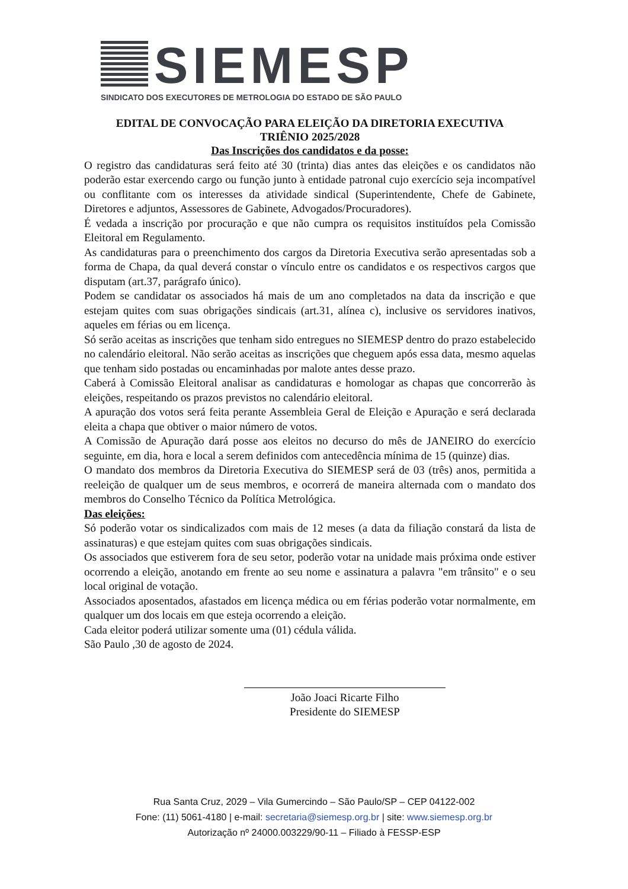SIEMESP
SINDICATO DOS EXECUTORES DE METROLOGIA DO ESTADO DE SÃO PAULO
EDITAL DE CONVOCAÇÃO PARA ELEIÇÃO DA DIRETORIA EXECUTIVA
TRIÊNIO 2025/2028
Das Inscrições dos candidatos e da posse:
O registro das candidaturas será feito até 30 (trinta) dias antes das eleições e os candidatos não poderão estar exercendo cargo ou função junto à entidade patronal cujo exercício seja incompatível ou conflitante com os interesses da atividade sindical (Superintendente, Chefe de Gabinete, Diretores e adjuntos, Assessores de Gabinete, Advogados/Procuradores).
É vedada a inscrição por procuração e que não cumpra os requisitos instituídos pela Comissão Eleitoral em Regulamento.
As candidaturas para o preenchimento dos cargos da Diretoria Executiva serão apresentadas sob a forma de Chapa, da qual deverá constar o vínculo entre os candidatos e os respectivos cargos que disputam (art.37, parágrafo único).
Podem se candidatar os associados há mais de um ano completados na data da inscrição e que estejam quites com suas obrigações sindicais (art.31, alínea c), inclusive os servidores inativos, aqueles em férias ou em licença.
Só serão aceitas as inscrições que tenham sido entregues no SIEMESP dentro do prazo estabelecido no calendário eleitoral. Não serão aceitas as inscrições que cheguem após essa data, mesmo aquelas que tenham sido postadas ou encaminhadas por malote antes desse prazo.
Caberá à Comissão Eleitoral analisar as candidaturas e homologar as chapas que concorrerão às eleições, respeitando os prazos previstos no calendário eleitoral.
A apuração dos votos será feita perante Assembleia Geral de Eleição e Apuração e será declarada eleita a chapa que obtiver o maior número de votos.
A Comissão de Apuração dará posse aos eleitos no decurso do mês de JANEIRO do exercício seguinte, em dia, hora e local a serem definidos com antecedência mínima de 15 (quinze) dias.
O mandato dos membros da Diretoria Executiva do SIEMESP será de 03 (três) anos, permitida a reeleição de qualquer um de seus membros, e ocorrerá de maneira alternada com o mandato dos membros do Conselho Técnico da Política Metrológica.
Das eleições:
Só poderão votar os sindicalizados com mais de 12 meses (a data da filiação constará da lista de assinaturas) e que estejam quites com suas obrigações sindicais.
Os associados que estiverem fora de seu setor, poderão votar na unidade mais próxima onde estiver ocorrendo a eleição, anotando em frente ao seu nome e assinatura a palavra "em trânsito" e o seu local original de votação.
Associados aposentados, afastados em licença médica ou em férias poderão votar normalmente, em qualquer um dos locais em que esteja ocorrendo a eleição.
Cada eleitor poderá utilizar somente uma (01) cédula válida.
São Paulo ,30 de agosto de 2024.
João Joaci Ricarte Filho
Presidente do SIEMESP
Rua Santa Cruz, 2029 – Vila Gumercindo – São Paulo/SP – CEP 04122-002
Fone: (11) 5061-4180 | e-mail: secretaria@siemesp.org.br | site: www.siemesp.org.br
Autorização nº 24000.003229/90-11 – Filiado à FESSP-ESP